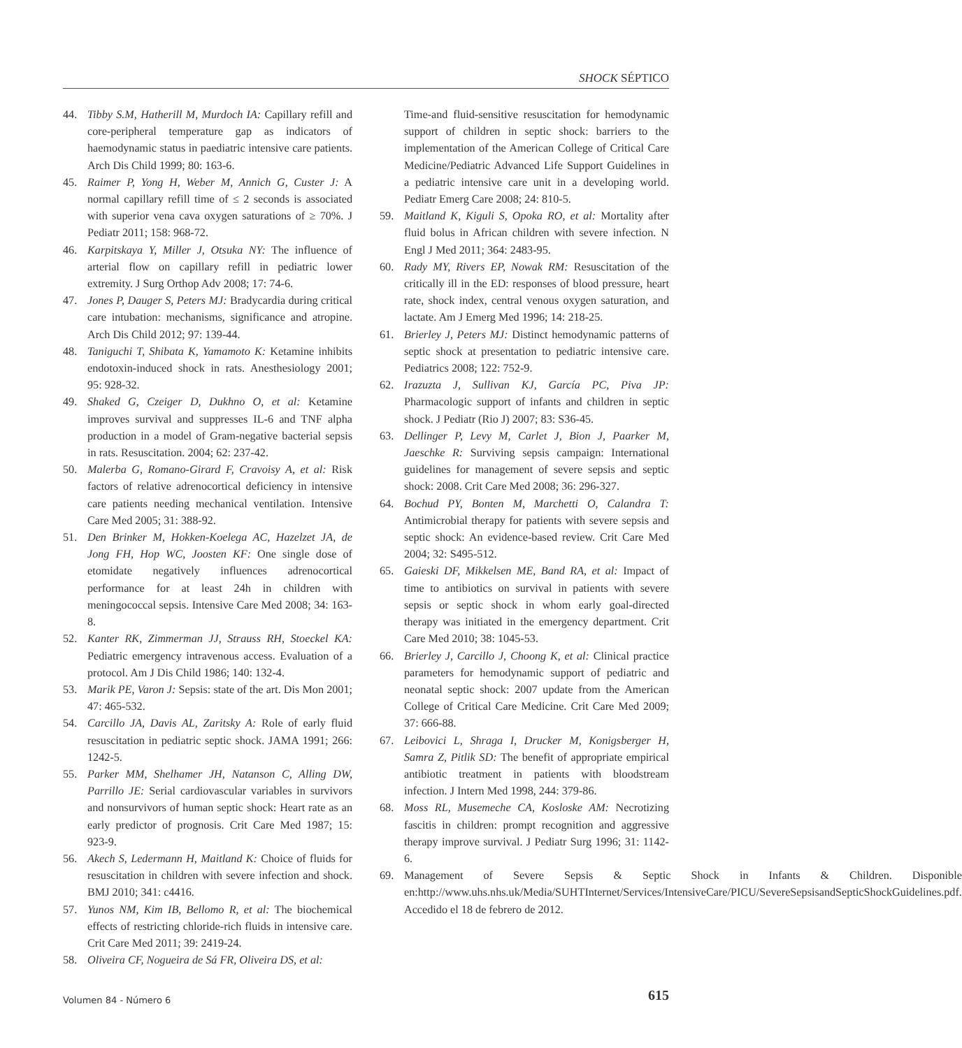SHOCK SÉPTICO
44. Tibby S.M, Hatherill M, Murdoch IA: Capillary refill and core-peripheral temperature gap as indicators of haemodynamic status in paediatric intensive care patients. Arch Dis Child 1999; 80: 163-6.
45. Raimer P, Yong H, Weber M, Annich G, Custer J: A normal capillary refill time of ≤ 2 seconds is associated with superior vena cava oxygen saturations of ≥ 70%. J Pediatr 2011; 158: 968-72.
46. Karpitskaya Y, Miller J, Otsuka NY: The influence of arterial flow on capillary refill in pediatric lower extremity. J Surg Orthop Adv 2008; 17: 74-6.
47. Jones P, Dauger S, Peters MJ: Bradycardia during critical care intubation: mechanisms, significance and atropine. Arch Dis Child 2012; 97: 139-44.
48. Taniguchi T, Shibata K, Yamamoto K: Ketamine inhibits endotoxin-induced shock in rats. Anesthesiology 2001; 95: 928-32.
49. Shaked G, Czeiger D, Dukhno O, et al: Ketamine improves survival and suppresses IL-6 and TNF alpha production in a model of Gram-negative bacterial sepsis in rats. Resuscitation. 2004; 62: 237-42.
50. Malerba G, Romano-Girard F, Cravoisy A, et al: Risk factors of relative adrenocortical deficiency in intensive care patients needing mechanical ventilation. Intensive Care Med 2005; 31: 388-92.
51. Den Brinker M, Hokken-Koelega AC, Hazelzet JA, de Jong FH, Hop WC, Joosten KF: One single dose of etomidate negatively influences adrenocortical performance for at least 24h in children with meningococcal sepsis. Intensive Care Med 2008; 34: 163-8.
52. Kanter RK, Zimmerman JJ, Strauss RH, Stoeckel KA: Pediatric emergency intravenous access. Evaluation of a protocol. Am J Dis Child 1986; 140: 132-4.
53. Marik PE, Varon J: Sepsis: state of the art. Dis Mon 2001; 47: 465-532.
54. Carcillo JA, Davis AL, Zaritsky A: Role of early fluid resuscitation in pediatric septic shock. JAMA 1991; 266: 1242-5.
55. Parker MM, Shelhamer JH, Natanson C, Alling DW, Parrillo JE: Serial cardiovascular variables in survivors and nonsurvivors of human septic shock: Heart rate as an early predictor of prognosis. Crit Care Med 1987; 15: 923-9.
56. Akech S, Ledermann H, Maitland K: Choice of fluids for resuscitation in children with severe infection and shock. BMJ 2010; 341: c4416.
57. Yunos NM, Kim IB, Bellomo R, et al: The biochemical effects of restricting chloride-rich fluids in intensive care. Crit Care Med 2011; 39: 2419-24.
58. Oliveira CF, Nogueira de Sá FR, Oliveira DS, et al:
Time-and fluid-sensitive resuscitation for hemodynamic support of children in septic shock: barriers to the implementation of the American College of Critical Care Medicine/Pediatric Advanced Life Support Guidelines in a pediatric intensive care unit in a developing world. Pediatr Emerg Care 2008; 24: 810-5.
59. Maitland K, Kiguli S, Opoka RO, et al: Mortality after fluid bolus in African children with severe infection. N Engl J Med 2011; 364: 2483-95.
60. Rady MY, Rivers EP, Nowak RM: Resuscitation of the critically ill in the ED: responses of blood pressure, heart rate, shock index, central venous oxygen saturation, and lactate. Am J Emerg Med 1996; 14: 218-25.
61. Brierley J, Peters MJ: Distinct hemodynamic patterns of septic shock at presentation to pediatric intensive care. Pediatrics 2008; 122: 752-9.
62. Irazuzta J, Sullivan KJ, García PC, Piva JP: Pharmacologic support of infants and children in septic shock. J Pediatr (Rio J) 2007; 83: S36-45.
63. Dellinger P, Levy M, Carlet J, Bion J, Paarker M, Jaeschke R: Surviving sepsis campaign: International guidelines for management of severe sepsis and septic shock: 2008. Crit Care Med 2008; 36: 296-327.
64. Bochud PY, Bonten M, Marchetti O, Calandra T: Antimicrobial therapy for patients with severe sepsis and septic shock: An evidence-based review. Crit Care Med 2004; 32: S495-512.
65. Gaieski DF, Mikkelsen ME, Band RA, et al: Impact of time to antibiotics on survival in patients with severe sepsis or septic shock in whom early goal-directed therapy was initiated in the emergency department. Crit Care Med 2010; 38: 1045-53.
66. Brierley J, Carcillo J, Choong K, et al: Clinical practice parameters for hemodynamic support of pediatric and neonatal septic shock: 2007 update from the American College of Critical Care Medicine. Crit Care Med 2009; 37: 666-88.
67. Leibovici L, Shraga I, Drucker M, Konigsberger H, Samra Z, Pitlik SD: The benefit of appropriate empirical antibiotic treatment in patients with bloodstream infection. J Intern Med 1998, 244: 379-86.
68. Moss RL, Musemeche CA, Kosloske AM: Necrotizing fascitis in children: prompt recognition and aggressive therapy improve survival. J Pediatr Surg 1996; 31: 1142-6.
69. Management of Severe Sepsis & Septic Shock in Infants & Children. Disponible en:http://www.uhs.nhs.uk/Media/SUHTInternet/Services/IntensiveCare/PICU/SevereSepsisandSepticShockGuidelines.pdf. Accedido el 18 de febrero de 2012.
Volumen 84 - Número 6 615